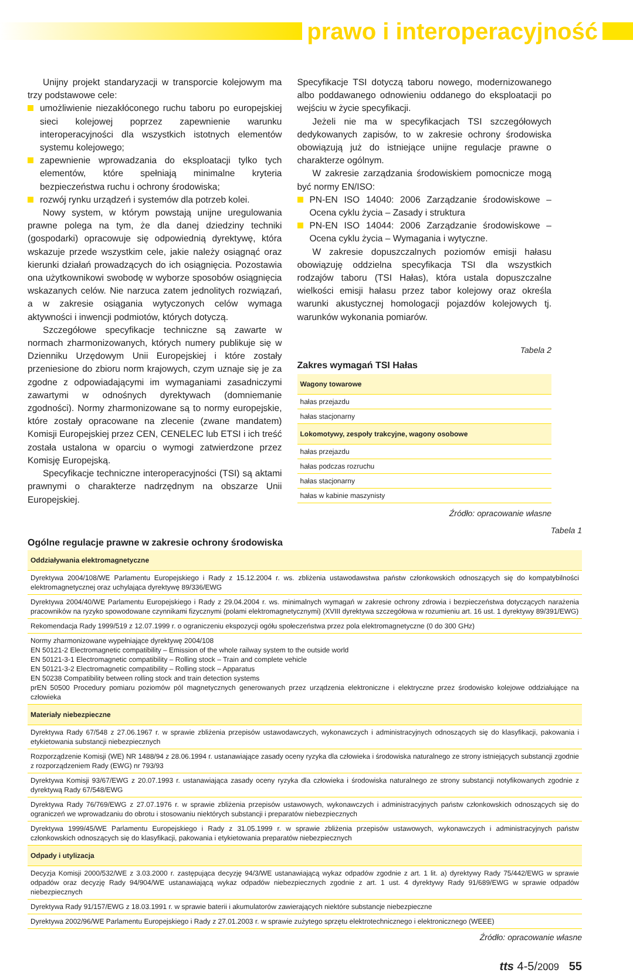prawo i interoperacyjność
Unijny projekt standaryzacji w transporcie kolejowym ma trzy podstawowe cele:
umożliwienie niezakłóconego ruchu taboru po europejskiej sieci kolejowej poprzez zapewnienie warunku interoperacyjności dla wszystkich istotnych elementów systemu kolejowego;
zapewnienie wprowadzania do eksploatacji tylko tych elementów, które spełniają minimalne kryteria bezpieczeństwa ruchu i ochrony środowiska;
rozwój rynku urządzeń i systemów dla potrzeb kolei.
Nowy system, w którym powstają unijne uregulowania prawne polega na tym, że dla danej dziedziny techniki (gospodarki) opracowuje się odpowiednią dyrektywę, która wskazuje przede wszystkim cele, jakie należy osiągnąć oraz kierunki działań prowadzących do ich osiągnięcia. Pozostawia ona użytkownikowi swobodę w wyborze sposobów osiągnięcia wskazanych celów. Nie narzuca zatem jednolitych rozwiązań, a w zakresie osiągania wytyczonych celów wymaga aktywności i inwencji podmiotów, których dotyczą.
Szczegółowe specyfikacje techniczne są zawarte w normach zharmonizowanych, których numery publikuje się w Dzienniku Urzędowym Unii Europejskiej i które zostały przeniesione do zbioru norm krajowych, czym uznaje się je za zgodne z odpowiadającymi im wymaganiami zasadniczymi zawartymi w odnośnych dyrektywach (domniemanie zgodności). Normy zharmonizowane są to normy europejskie, które zostały opracowane na zlecenie (zwane mandatem) Komisji Europejskiej przez CEN, CENELEC lub ETSI i ich treść została ustalona w oparciu o wymogi zatwierdzone przez Komisję Europejską.
Specyfikacje techniczne interoperacyjności (TSI) są aktami prawnymi o charakterze nadrzędnym na obszarze Unii Europejskiej.
Specyfikacje TSI dotyczą taboru nowego, modernizowanego albo poddawanego odnowieniu oddanego do eksploatacji po wejściu w życie specyfikacji.
Jeżeli nie ma w specyfikacjach TSI szczegółowych dedykowanych zapisów, to w zakresie ochrony środowiska obowiązują już do istniejące unijne regulacje prawne o charakterze ogólnym.
W zakresie zarządzania środowiskiem pomocnicze mogą być normy EN/ISO:
PN-EN ISO 14040: 2006 Zarządzanie środowiskowe – Ocena cyklu życia – Zasady i struktura
PN-EN ISO 14044: 2006 Zarządzanie środowiskowe – Ocena cyklu życia – Wymagania i wytyczne.
W zakresie dopuszczalnych poziomów emisji hałasu obowiązuję oddzielna specyfikacja TSI dla wszystkich rodzajów taboru (TSI Hałas), która ustala dopuszczalne wielkości emisji hałasu przez tabor kolejowy oraz określa warunki akustycznej homologacji pojazdów kolejowych tj. warunków wykonania pomiarów.
Tabela 2
Zakres wymagań TSI Hałas
| Wagony towarowe |
| hałas przejazdu |
| hałas stacjonarny |
| Lokomotywy, zespoły trakcyjne, wagony osobowe |
| hałas przejazdu |
| hałas podczas rozruchu |
| hałas stacjonarny |
| hałas w kabinie maszynisty |
Źródło: opracowanie własne
Tabela 1
Ogólne regulacje prawne w zakresie ochrony środowiska
| Oddziaływania elektromagnetyczne |
| Dyrektywa 2004/108/WE Parlamentu Europejskiego i Rady z 15.12.2004 r. ws. zbliżenia ustawodawstwa państw członkowskich odnoszących się do kompatybilności elektromagnetycznej oraz uchylająca dyrektywę 89/336/EWG |
| Dyrektywa 2004/40/WE Parlamentu Europejskiego i Rady z 29.04.2004 r. ws. minimalnych wymagań w zakresie ochrony zdrowia i bezpieczeństwa dotyczących narażenia pracowników na ryzyko spowodowane czynnikami fizycznymi (polami elektromagnetycznymi) (XVIII dyrektywa szczegółowa w rozumieniu art. 16 ust. 1 dyrektywy 89/391/EWG) |
| Rekomendacja Rady 1999/519 z 12.07.1999 r. o ograniczeniu ekspozycji ogółu społeczeństwa przez pola elektromagnetyczne (0 do 300 GHz) |
| Normy zharmonizowane wypełniające dyrektywę 2004/108 EN 50121-2 Electromagnetic compatibility – Emission of the whole railway system to the outside world EN 50121-3-1 Electromagnetic compatibility – Rolling stock – Train and complete vehicle EN 50121-3-2 Electromagnetic compatibility – Rolling stock – Apparatus EN 50238 Compatibility between rolling stock and train detection systems prEN 50500 Procedury pomiaru poziomów pól magnetycznych generowanych przez urządzenia elektroniczne i elektryczne przez środowisko kolejowe oddziałujące na człowieka |
| Materiały niebezpieczne |
| Dyrektywa Rady 67/548 z 27.06.1967 r. w sprawie zbliżenia przepisów ustawodawczych, wykonawczych i administracyjnych odnoszących się do klasyfikacji, pakowania i etykietowania substancji niebezpiecznych |
| Rozporządzenie Komisji (WE) NR 1488/94 z 28.06.1994 r. ustanawiające zasady oceny ryzyka dla człowieka i środowiska naturalnego ze strony istniejących substancji zgodnie z rozporządzeniem Rady (EWG) nr 793/93 |
| Dyrektywa Komisji 93/67/EWG z 20.07.1993 r. ustanawiająca zasady oceny ryzyka dla człowieka i środowiska naturalnego ze strony substancji notyfikowanych zgodnie z dyrektywą Rady 67/548/EWG |
| Dyrektywa Rady 76/769/EWG z 27.07.1976 r. w sprawie zbliżenia przepisów ustawowych, wykonawczych i administracyjnych państw członkowskich odnoszących się do ograniczeń we wprowadzaniu do obrotu i stosowaniu niektórych substancji i preparatów niebezpiecznych |
| Dyrektywa 1999/45/WE Parlamentu Europejskiego i Rady z 31.05.1999 r. w sprawie zbliżenia przepisów ustawowych, wykonawczych i administracyjnych państw członkowskich odnoszących się do klasyfikacji, pakowania i etykietowania preparatów niebezpiecznych |
| Odpady i utylizacja |
| Decyzja Komisji 2000/532/WE z 3.03.2000 r. zastępująca decyzję 94/3/WE ustanawiającą wykaz odpadów zgodnie z art. 1 lit. a) dyrektywy Rady 75/442/EWG w sprawie odpadów oraz decyzję Rady 94/904/WE ustanawiającą wykaz odpadów niebezpiecznych zgodnie z art. 1 ust. 4 dyrektywy Rady 91/689/EWG w sprawie odpadów niebezpiecznych |
| Dyrektywa Rady 91/157/EWG z 18.03.1991 r. w sprawie baterii i akumulatorów zawierających niektóre substancje niebezpieczne |
| Dyrektywa 2002/96/WE Parlamentu Europejskiego i Rady z 27.01.2003 r. w sprawie zużytego sprzętu elektrotechnicznego i elektronicznego (WEEE) |
Źródło: opracowanie własne
tts 4-5/2009 55